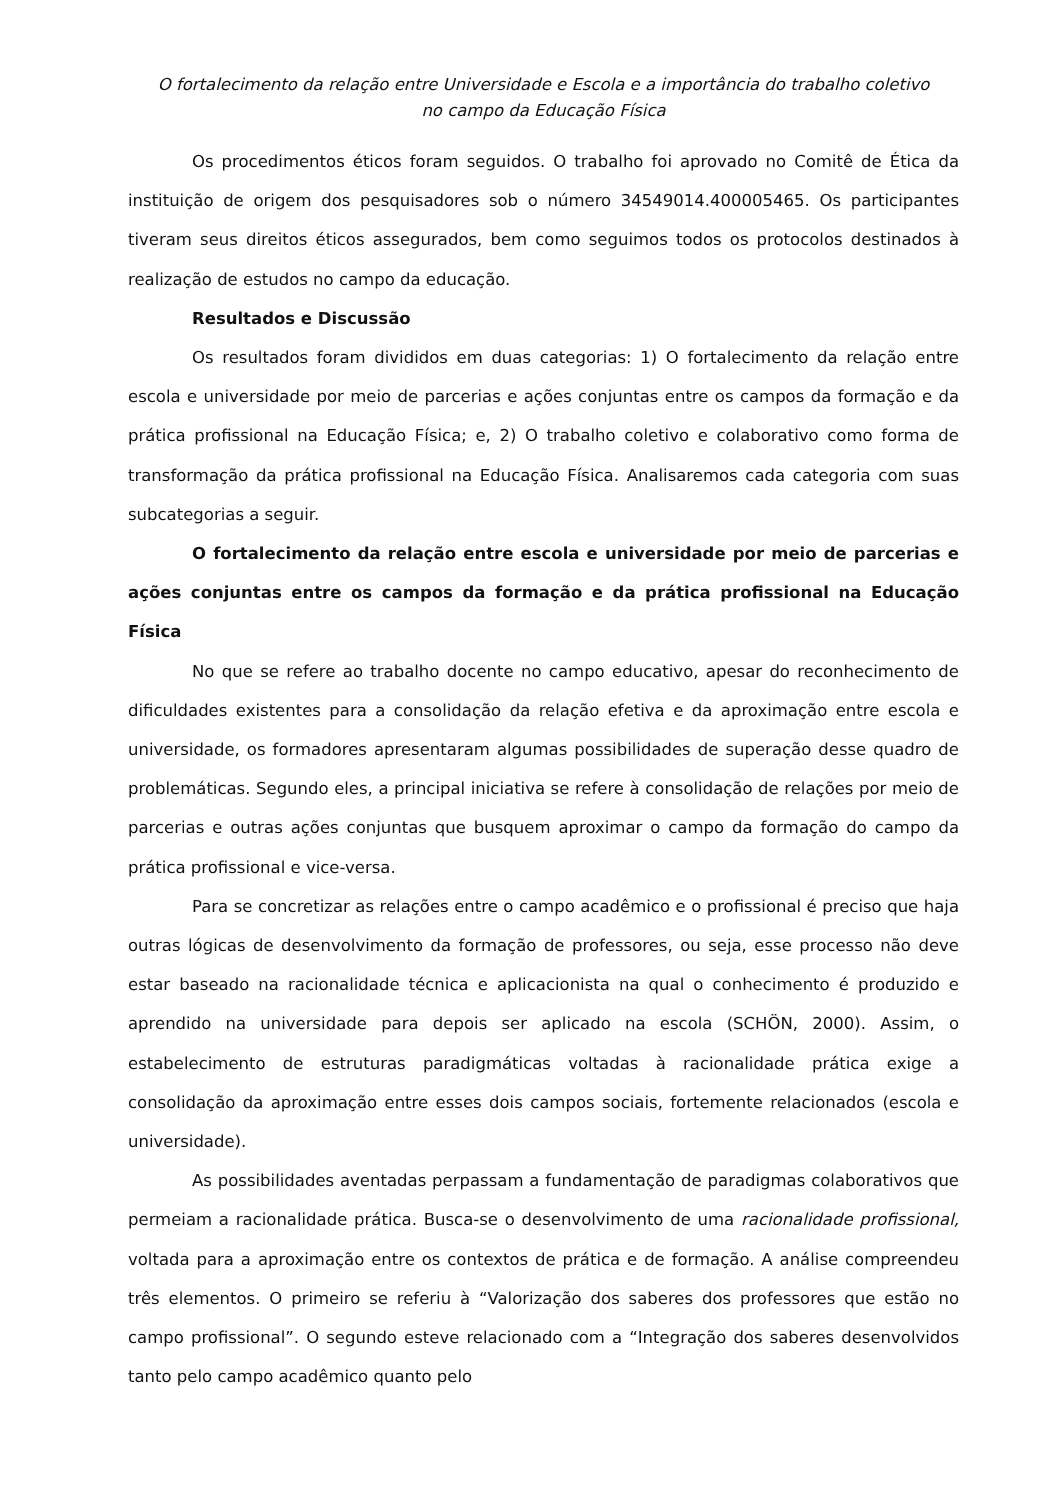O fortalecimento da relação entre Universidade e Escola e a importância do trabalho coletivo
no campo da Educação Física
Os procedimentos éticos foram seguidos. O trabalho foi aprovado no Comitê de Ética da instituição de origem dos pesquisadores sob o número 34549014.400005465. Os participantes tiveram seus direitos éticos assegurados, bem como seguimos todos os protocolos destinados à realização de estudos no campo da educação.
Resultados e Discussão
Os resultados foram divididos em duas categorias: 1) O fortalecimento da relação entre escola e universidade por meio de parcerias e ações conjuntas entre os campos da formação e da prática profissional na Educação Física; e, 2) O trabalho coletivo e colaborativo como forma de transformação da prática profissional na Educação Física. Analisaremos cada categoria com suas subcategorias a seguir.
O fortalecimento da relação entre escola e universidade por meio de parcerias e ações conjuntas entre os campos da formação e da prática profissional na Educação Física
No que se refere ao trabalho docente no campo educativo, apesar do reconhecimento de dificuldades existentes para a consolidação da relação efetiva e da aproximação entre escola e universidade, os formadores apresentaram algumas possibilidades de superação desse quadro de problemáticas. Segundo eles, a principal iniciativa se refere à consolidação de relações por meio de parcerias e outras ações conjuntas que busquem aproximar o campo da formação do campo da prática profissional e vice-versa.
Para se concretizar as relações entre o campo acadêmico e o profissional é preciso que haja outras lógicas de desenvolvimento da formação de professores, ou seja, esse processo não deve estar baseado na racionalidade técnica e aplicacionista na qual o conhecimento é produzido e aprendido na universidade para depois ser aplicado na escola (SCHÖN, 2000). Assim, o estabelecimento de estruturas paradigmáticas voltadas à racionalidade prática exige a consolidação da aproximação entre esses dois campos sociais, fortemente relacionados (escola e universidade).
As possibilidades aventadas perpassam a fundamentação de paradigmas colaborativos que permeiam a racionalidade prática. Busca-se o desenvolvimento de uma racionalidade profissional, voltada para a aproximação entre os contextos de prática e de formação. A análise compreendeu três elementos. O primeiro se referiu à “Valorização dos saberes dos professores que estão no campo profissional”. O segundo esteve relacionado com a “Integração dos saberes desenvolvidos tanto pelo campo acadêmico quanto pelo